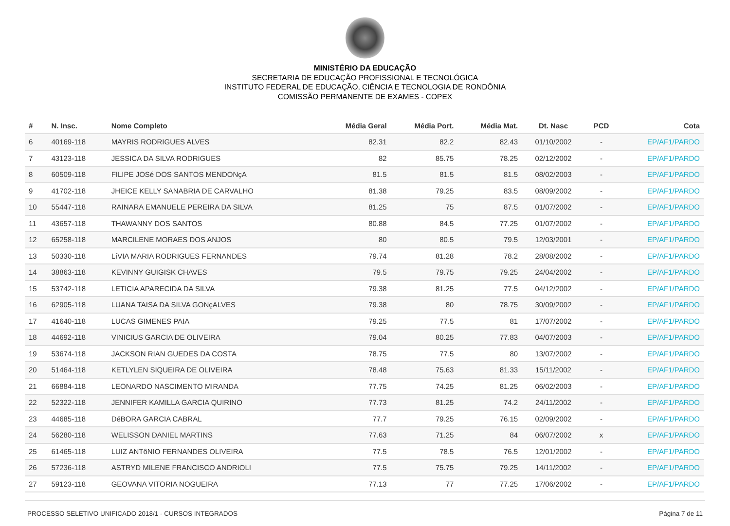MINISTÉRIO DA EDUCAÇÃO
SECRETARIA DE EDUCAÇÃO PROFISSIONAL E TECNOLÓGICA
INSTITUTO FEDERAL DE EDUCAÇÃO, CIÊNCIA E TECNOLOGIA DE RONDÔNIA
COMISSÃO PERMANENTE DE EXAMES - COPEX
| # | N. Insc. | Nome Completo | Média Geral | Média Port. | Média Mat. | Dt. Nasc | PCD | Cota |
| --- | --- | --- | --- | --- | --- | --- | --- | --- |
| 6 | 40169-118 | MAYRIS RODRIGUES ALVES | 82.31 | 82.2 | 82.43 | 01/10/2002 | - | EP/AF1/PARDO |
| 7 | 43123-118 | JESSICA DA SILVA RODRIGUES | 82 | 85.75 | 78.25 | 02/12/2002 | - | EP/AF1/PARDO |
| 8 | 60509-118 | FILIPE JOSé DOS SANTOS MENDONçA | 81.5 | 81.5 | 81.5 | 08/02/2003 | - | EP/AF1/PARDO |
| 9 | 41702-118 | JHEICE KELLY SANABRIA DE CARVALHO | 81.38 | 79.25 | 83.5 | 08/09/2002 | - | EP/AF1/PARDO |
| 10 | 55447-118 | RAINARA EMANUELE PEREIRA DA SILVA | 81.25 | 75 | 87.5 | 01/07/2002 | - | EP/AF1/PARDO |
| 11 | 43657-118 | THAWANNY DOS SANTOS | 80.88 | 84.5 | 77.25 | 01/07/2002 | - | EP/AF1/PARDO |
| 12 | 65258-118 | MARCILENE MORAES DOS ANJOS | 80 | 80.5 | 79.5 | 12/03/2001 | - | EP/AF1/PARDO |
| 13 | 50330-118 | LíVIA MARIA RODRIGUES FERNANDES | 79.74 | 81.28 | 78.2 | 28/08/2002 | - | EP/AF1/PARDO |
| 14 | 38863-118 | KEVINNY GUIGISK CHAVES | 79.5 | 79.75 | 79.25 | 24/04/2002 | - | EP/AF1/PARDO |
| 15 | 53742-118 | LETICIA APARECIDA DA SILVA | 79.38 | 81.25 | 77.5 | 04/12/2002 | - | EP/AF1/PARDO |
| 16 | 62905-118 | LUANA TAISA DA SILVA GONçALVES | 79.38 | 80 | 78.75 | 30/09/2002 | - | EP/AF1/PARDO |
| 17 | 41640-118 | LUCAS GIMENES PAIA | 79.25 | 77.5 | 81 | 17/07/2002 | - | EP/AF1/PARDO |
| 18 | 44692-118 | VINICIUS GARCIA DE OLIVEIRA | 79.04 | 80.25 | 77.83 | 04/07/2003 | - | EP/AF1/PARDO |
| 19 | 53674-118 | JACKSON RIAN GUEDES DA COSTA | 78.75 | 77.5 | 80 | 13/07/2002 | - | EP/AF1/PARDO |
| 20 | 51464-118 | KETLYLEN SIQUEIRA DE OLIVEIRA | 78.48 | 75.63 | 81.33 | 15/11/2002 | - | EP/AF1/PARDO |
| 21 | 66884-118 | LEONARDO NASCIMENTO MIRANDA | 77.75 | 74.25 | 81.25 | 06/02/2003 | - | EP/AF1/PARDO |
| 22 | 52322-118 | JENNIFER KAMILLA GARCIA QUIRINO | 77.73 | 81.25 | 74.2 | 24/11/2002 | - | EP/AF1/PARDO |
| 23 | 44685-118 | DéBORA GARCIA CABRAL | 77.7 | 79.25 | 76.15 | 02/09/2002 | - | EP/AF1/PARDO |
| 24 | 56280-118 | WELISSON DANIEL MARTINS | 77.63 | 71.25 | 84 | 06/07/2002 | x | EP/AF1/PARDO |
| 25 | 61465-118 | LUIZ ANTôNIO FERNANDES OLIVEIRA | 77.5 | 78.5 | 76.5 | 12/01/2002 | - | EP/AF1/PARDO |
| 26 | 57236-118 | ASTRYD MILENE FRANCISCO ANDRIOLI | 77.5 | 75.75 | 79.25 | 14/11/2002 | - | EP/AF1/PARDO |
| 27 | 59123-118 | GEOVANA VITORIA NOGUEIRA | 77.13 | 77 | 77.25 | 17/06/2002 | - | EP/AF1/PARDO |
PROCESSO SELETIVO UNIFICADO 2018/1 - CURSOS INTEGRADOS Página 7 de 11